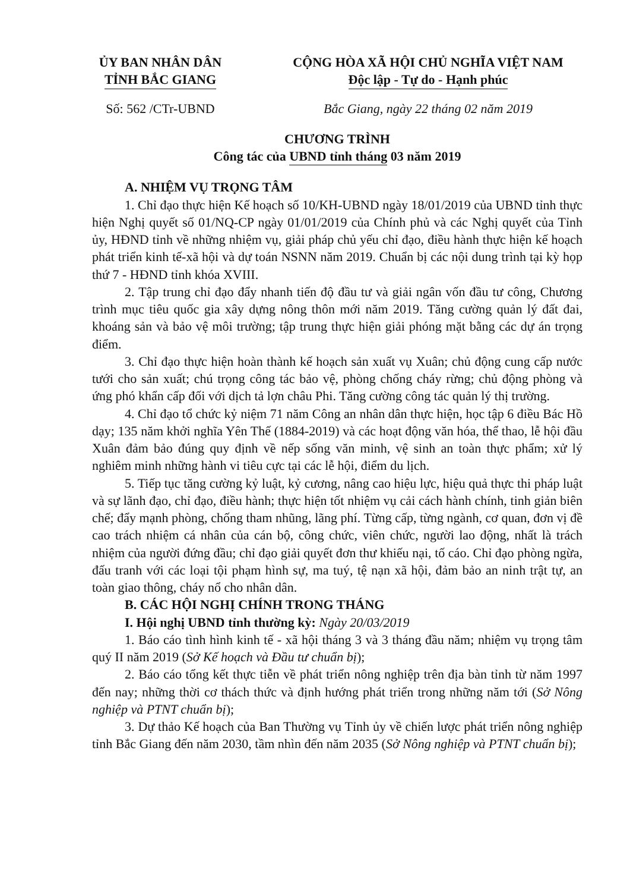ỦY BAN NHÂN DÂN
TỈNH BẮC GIANG
CỘNG HÒA XÃ HỘI CHỦ NGHĨA VIỆT NAM
Độc lập - Tự do - Hạnh phúc
Số: 562 /CTr-UBND Bắc Giang, ngày 22 tháng 02 năm 2019
CHƯƠNG TRÌNH
Công tác của UBND tỉnh tháng 03 năm 2019
A. NHIỆM VỤ TRỌNG TÂM
1. Chỉ đạo thực hiện Kế hoạch số 10/KH-UBND ngày 18/01/2019 của UBND tỉnh thực hiện Nghị quyết số 01/NQ-CP ngày 01/01/2019 của Chính phủ và các Nghị quyết của Tỉnh ủy, HĐND tỉnh về những nhiệm vụ, giải pháp chủ yếu chỉ đạo, điều hành thực hiện kế hoạch phát triển kinh tế-xã hội và dự toán NSNN năm 2019. Chuẩn bị các nội dung trình tại kỳ họp thứ 7 - HĐND tỉnh khóa XVIII.
2. Tập trung chỉ đạo đẩy nhanh tiến độ đầu tư và giải ngân vốn đầu tư công, Chương trình mục tiêu quốc gia xây dựng nông thôn mới năm 2019. Tăng cường quản lý đất đai, khoáng sản và bảo vệ môi trường; tập trung thực hiện giải phóng mặt bằng các dự án trọng điểm.
3. Chỉ đạo thực hiện hoàn thành kế hoạch sản xuất vụ Xuân; chủ động cung cấp nước tưới cho sản xuất; chú trọng công tác bảo vệ, phòng chống cháy rừng; chủ động phòng và ứng phó khẩn cấp đối với dịch tả lợn châu Phi. Tăng cường công tác quản lý thị trường.
4. Chỉ đạo tổ chức kỷ niệm 71 năm Công an nhân dân thực hiện, học tập 6 điều Bác Hồ dạy; 135 năm khởi nghĩa Yên Thế (1884-2019) và các hoạt động văn hóa, thể thao, lễ hội đầu Xuân đảm bảo đúng quy định về nếp sống văn minh, vệ sinh an toàn thực phẩm; xử lý nghiêm minh những hành vi tiêu cực tại các lễ hội, điểm du lịch.
5. Tiếp tục tăng cường kỷ luật, kỷ cương, nâng cao hiệu lực, hiệu quả thực thi pháp luật và sự lãnh đạo, chỉ đạo, điều hành; thực hiện tốt nhiệm vụ cải cách hành chính, tinh giản biên chế; đẩy mạnh phòng, chống tham nhũng, lãng phí. Từng cấp, từng ngành, cơ quan, đơn vị đề cao trách nhiệm cá nhân của cán bộ, công chức, viên chức, người lao động, nhất là trách nhiệm của người đứng đầu; chỉ đạo giải quyết đơn thư khiếu nại, tố cáo. Chỉ đạo phòng ngừa, đấu tranh với các loại tội phạm hình sự, ma tuý, tệ nạn xã hội, đảm bảo an ninh trật tự, an toàn giao thông, cháy nổ cho nhân dân.
B. CÁC HỘI NGHỊ CHÍNH TRONG THÁNG
I. Hội nghị UBND tỉnh thường kỳ: Ngày 20/03/2019
1. Báo cáo tình hình kinh tế - xã hội tháng 3 và 3 tháng đầu năm; nhiệm vụ trọng tâm quý II năm 2019 (Sở Kế hoạch và Đầu tư chuẩn bị);
2. Báo cáo tổng kết thực tiễn về phát triển nông nghiệp trên địa bàn tỉnh từ năm 1997 đến nay; những thời cơ thách thức và định hướng phát triển trong những năm tới (Sở Nông nghiệp và PTNT chuẩn bị);
3. Dự thảo Kế hoạch của Ban Thường vụ Tỉnh ủy về chiến lược phát triển nông nghiệp tỉnh Bắc Giang đến năm 2030, tầm nhìn đến năm 2035 (Sở Nông nghiệp và PTNT chuẩn bị);